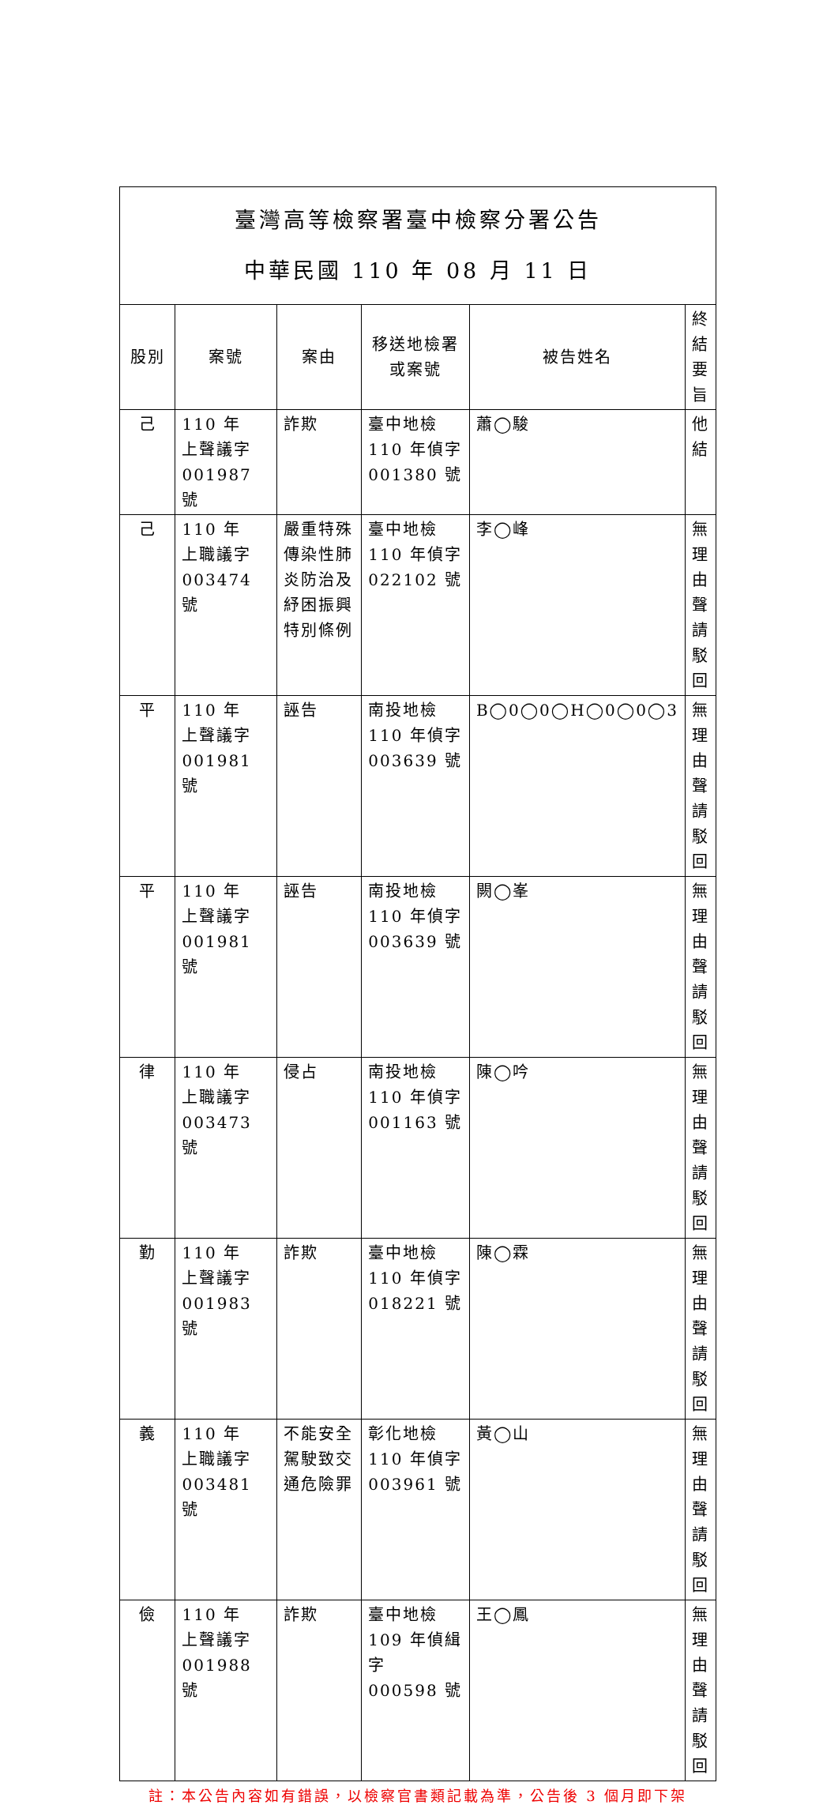| 臺灣高等檢察署臺中檢察分署公告 中華民國 110 年 08 月 11 日 | | | | | |
| 股別 | 案號 | 案由 | 移送地檢署 或案號 | 被告姓名 | 終結要旨 |
| 己 | 110 年 上聲議字 001987 號 | 詐欺 | 臺中地檢 110 年偵字 001380 號 | 蕭◯駿 | 他結 |
| 己 | 110 年 上職議字 003474 號 | 嚴重特殊傳染性肺炎防治及紓困振興特別條例 | 臺中地檢 110 年偵字 022102 號 | 李◯峰 | 無理由聲請駁回 |
| 平 | 110 年 上聲議字 001981 號 | 誣告 | 南投地檢 110 年偵字 003639 號 | B◯0◯0◯H◯0◯0◯3 | 無理由聲請駁回 |
| 平 | 110 年 上聲議字 001981 號 | 誣告 | 南投地檢 110 年偵字 003639 號 | 闕◯峯 | 無理由聲請駁回 |
| 律 | 110 年 上職議字 003473 號 | 侵占 | 南投地檢 110 年偵字 001163 號 | 陳◯吟 | 無理由聲請駁回 |
| 勤 | 110 年 上聲議字 001983 號 | 詐欺 | 臺中地檢 110 年偵字 018221 號 | 陳◯霖 | 無理由聲請駁回 |
| 義 | 110 年 上職議字 003481 號 | 不能安全駕駛致交通危險罪 | 彰化地檢 110 年偵字 003961 號 | 黃◯山 | 無理由聲請駁回 |
| 儉 | 110 年 上聲議字 001988 號 | 詐欺 | 臺中地檢 109 年偵緝字 000598 號 | 王◯鳳 | 無理由聲請駁回 |
註：本公告內容如有錯誤，以檢察官書類記載為準，公告後 3 個月即下架